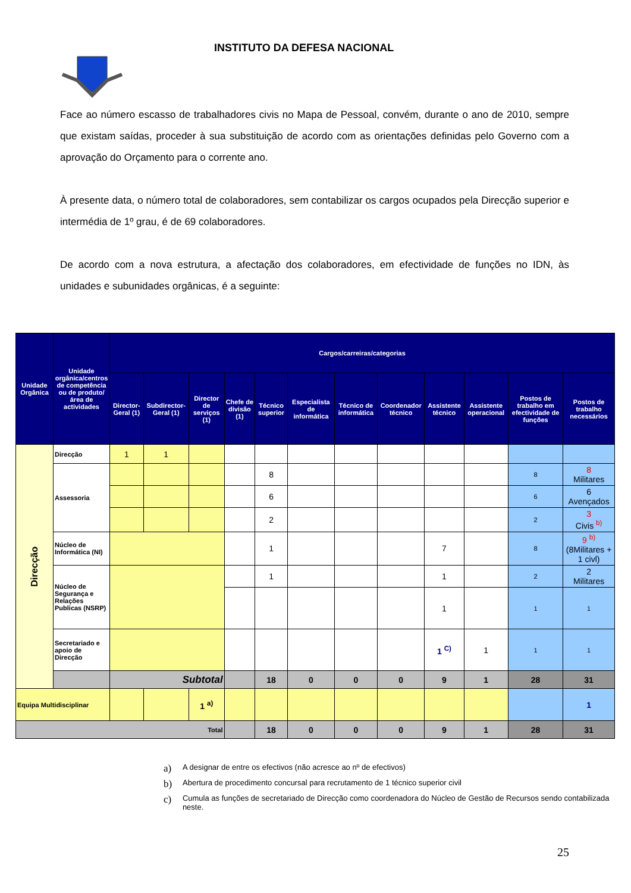INSTITUTO DA DEFESA NACIONAL
Face ao número escasso de trabalhadores civis no Mapa de Pessoal, convém, durante o ano de 2010, sempre que existam saídas, proceder à sua substituição de acordo com as orientações definidas pelo Governo com a aprovação do Orçamento para o corrente ano.
À presente data, o número total de colaboradores, sem contabilizar os cargos ocupados pela Direcção superior e intermédia de 1º grau, é de 69 colaboradores.
De acordo com a nova estrutura, a afectação dos colaboradores, em efectividade de funções no IDN, às unidades e subunidades orgânicas, é a seguinte:
| Unidade Orgânica | Unidade orgânica/centros de competência ou de produto/área de actividades | Cargos/carreiras/categorias | | | | | | | | | | | |
| --- | --- | --- | --- | --- | --- | --- | --- | --- | --- | --- | --- | --- | --- |
| | | Director-Geral (1) | Subdirector-Geral (1) | Director de serviços (1) | Chefe de divisão (1) | Técnico superior | Especialista de informática | Técnico de informática | Coordenador técnico | Assistente técnico | Assistente operacional | Postos de trabalho em efectividade de funções | Postos de trabalho necessários |
| Direcção | Direcção | 1 | 1 | | | | | | | | | | |
| | Assessoria | | | | | 8 | | | | | | 8 | 8 Militares |
| | | | | | | 6 | | | | | | 6 | 6 Avençados |
| | | | | | | 2 | | | | | | 2 | 3 Civis <sup>b)</sup> |
| | Núcleo de Informática (NI) | | | | | 1 | | | | 7 | | 8 | 9 <sup>b)</sup> (8Militares + 1 civl) |
| | Núcleo de Segurança e Relações Publicas (NSRP) | | | | | 1 | | | | 1 | | 2 | 2 Militares |
| | | | | | | | | | | 1 | | 1 | 1 |
| | Secretariado e apoio de Direcção | | | | | | | | | 1 <sup>C)</sup> | 1 | 1 | 1 |
| | | Subtotal | | | | 18 | 0 | 0 | 0 | 9 | 1 | 28 | 31 |
| Equipa Multidisciplinar | | | | 1 <sup>a)</sup> | | | | | | | | | 1 |
| Total | | | | | | 18 | 0 | 0 | 0 | 9 | 1 | 28 | 31 |
a) A designar de entre os efectivos (não acresce ao nº de efectivos)
b) Abertura de procedimento concursal para recrutamento de 1 técnico superior civil
c)
Cumula as funções de secretariado de Direcção como coordenadora do Núcleo de Gestão de Recursos sendo contabilizada neste.
25